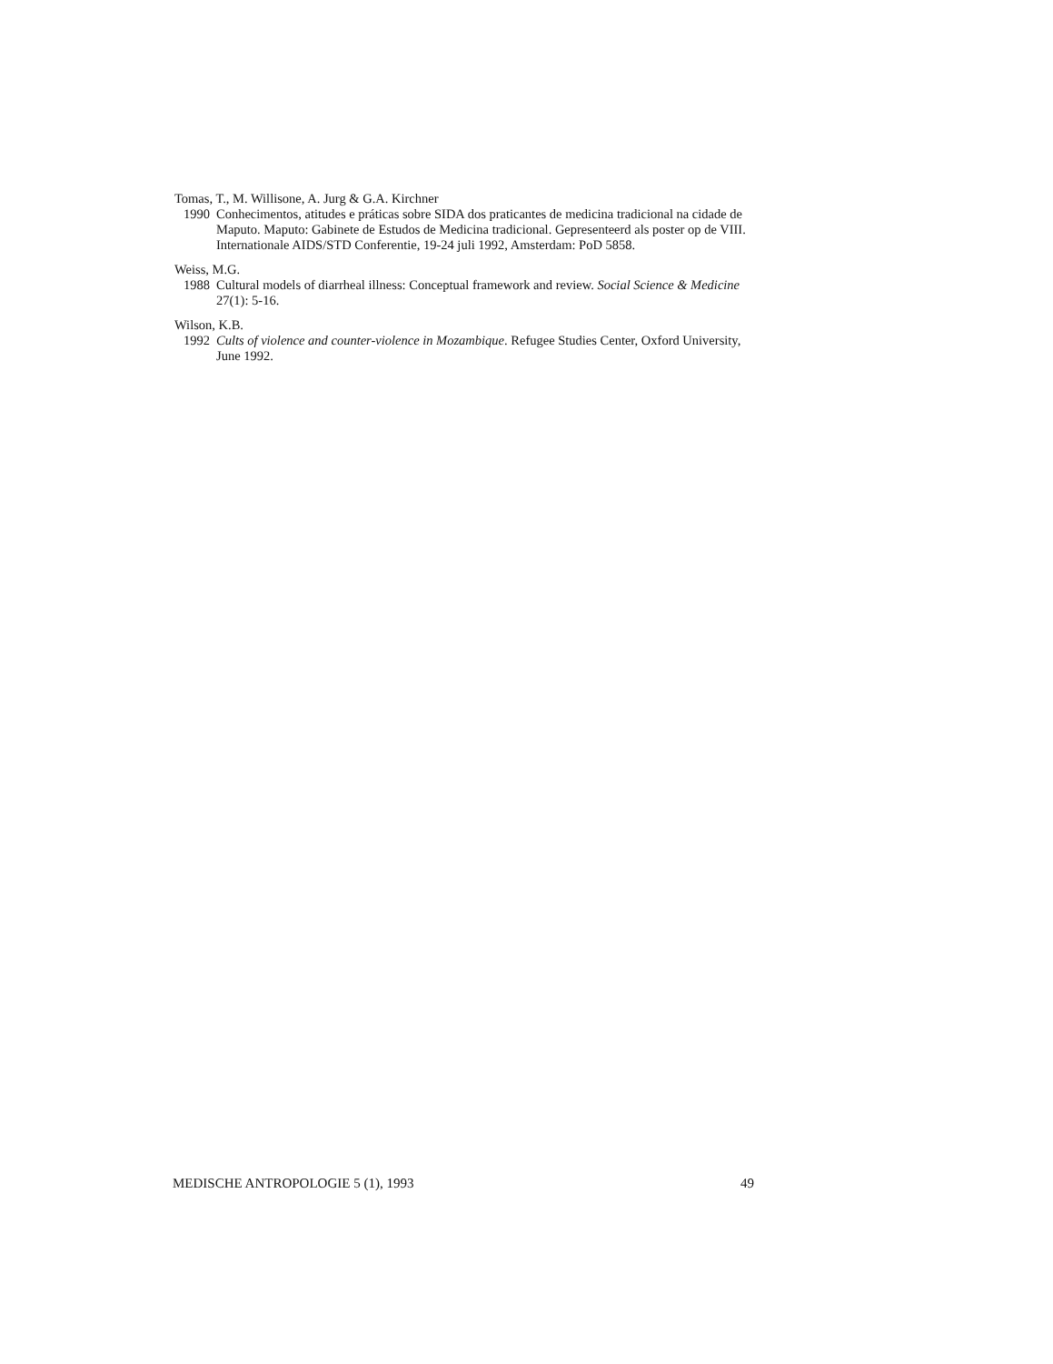Tomas, T., M. Willisone, A. Jurg & G.A. Kirchner
1990 Conhecimentos, atitudes e práticas sobre SIDA dos praticantes de medicina tradicional na cidade de Maputo. Maputo: Gabinete de Estudos de Medicina tradicional. Gepresenteerd als poster op de VIII. Internationale AIDS/STD Conferentie, 19-24 juli 1992, Amsterdam: PoD 5858.
Weiss, M.G.
1988 Cultural models of diarrheal illness: Conceptual framework and review. Social Science & Medicine 27(1): 5-16.
Wilson, K.B.
1992 Cults of violence and counter-violence in Mozambique. Refugee Studies Center, Oxford University, June 1992.
MEDISCHE ANTROPOLOGIE 5 (1), 1993 49